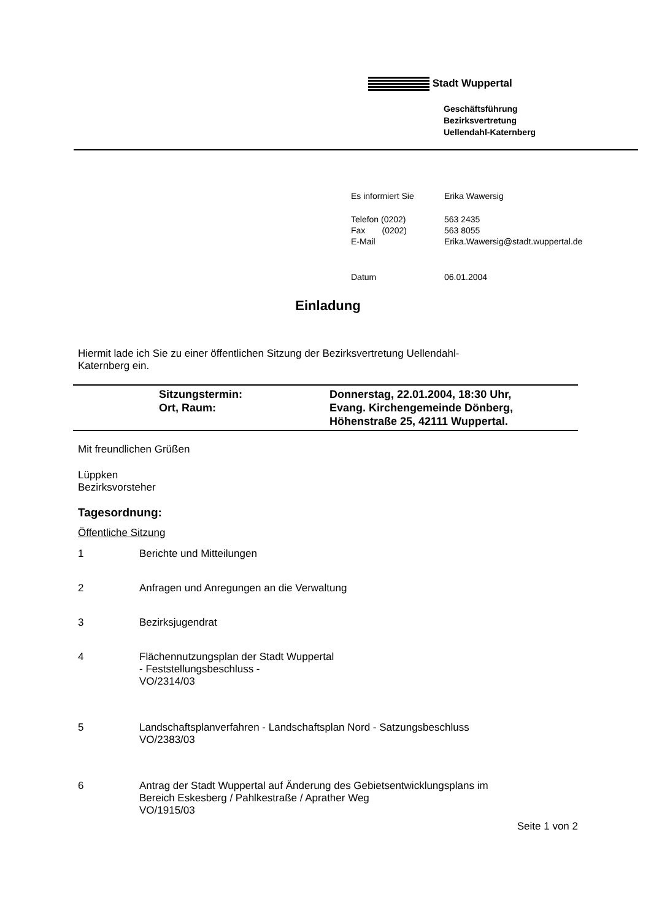Stadt Wuppertal
Geschäftsführung
Bezirksvertretung
Uellendahl-Katernberg
| Es informiert Sie | Erika Wawersig |
| Telefon (0202) Fax (0202) E-Mail | 563 2435 563 8055 Erika.Wawersig@stadt.wuppertal.de |
| Datum | 06.01.2004 |
Einladung
Hiermit lade ich Sie zu einer öffentlichen Sitzung der Bezirksvertretung Uellendahl-
Katernberg ein.
Sitzungstermin:
Ort, Raum:
Donnerstag, 22.01.2004, 18:30 Uhr,
Evang. Kirchengemeinde Dönberg,
Höhenstraße 25, 42111 Wuppertal.
Mit freundlichen Grüßen
Lüppken
Bezirksvorsteher
Tagesordnung:
Öffentliche Sitzung
1 Berichte und Mitteilungen
2 Anfragen und Anregungen an die Verwaltung
3 Bezirksjugendrat
4 Flächennutzungsplan der Stadt Wuppertal
- Feststellungsbeschluss -
VO/2314/03
5 Landschaftsplanverfahren - Landschaftsplan Nord - Satzungsbeschluss
VO/2383/03
6 Antrag der Stadt Wuppertal auf Änderung des Gebietsentwicklungsplans im
Bereich Eskesberg / Pahlkestraße / Aprather Weg
VO/1915/03
Seite 1 von 2